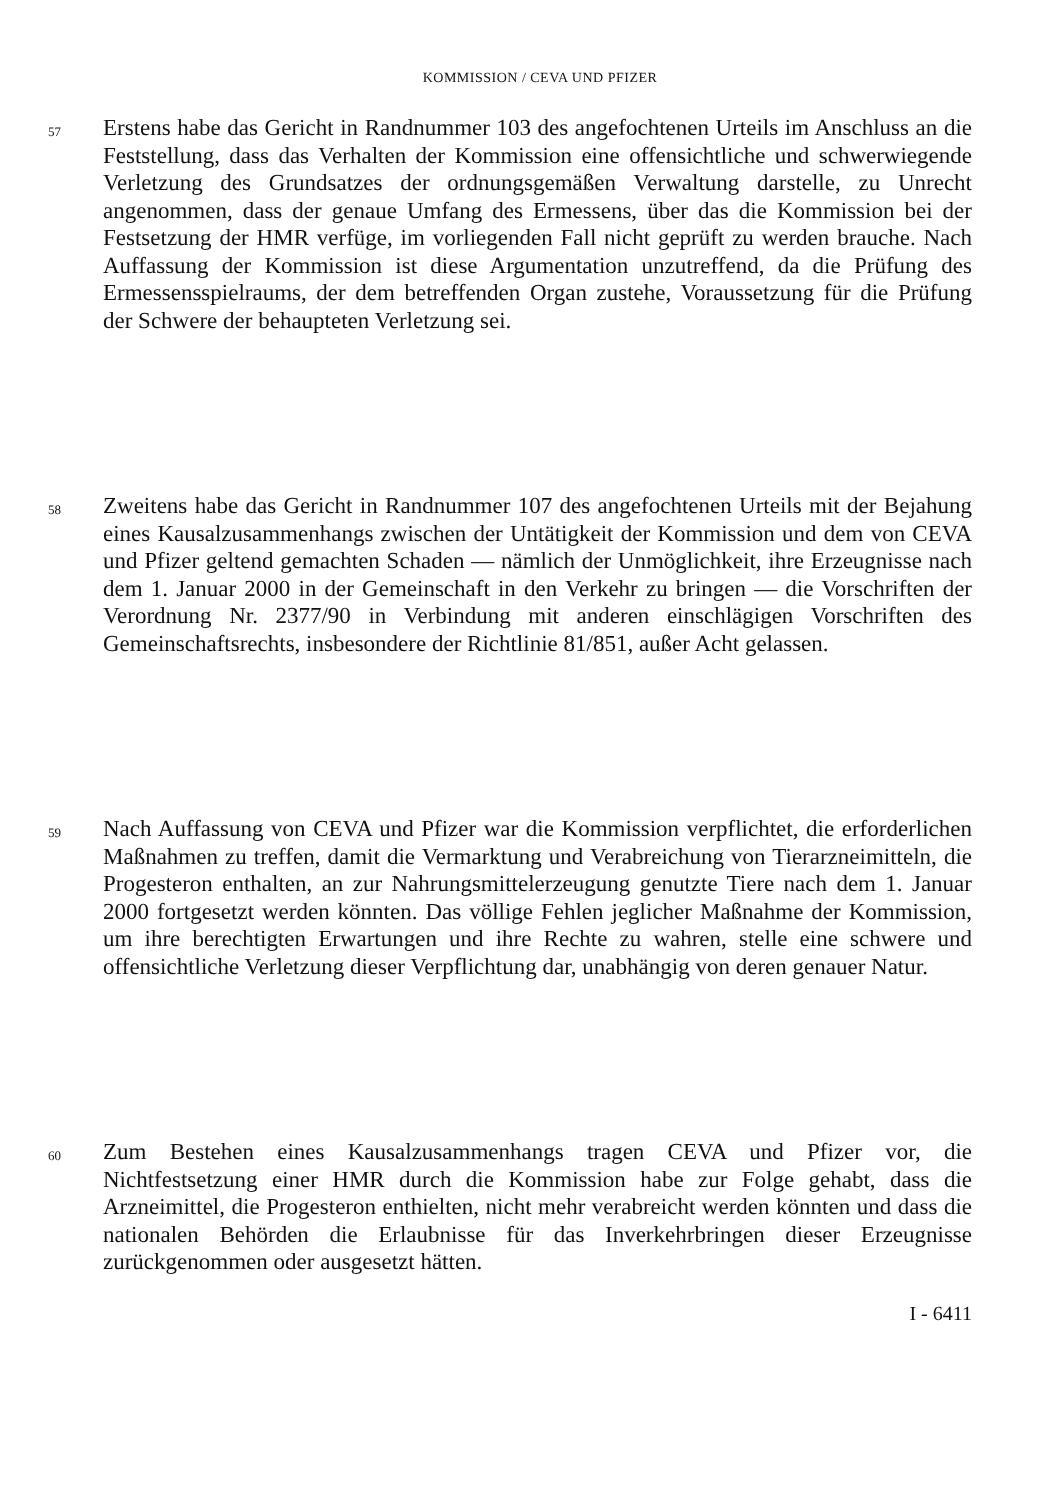KOMMISSION / CEVA UND PFIZER
57
Erstens habe das Gericht in Randnummer 103 des angefochtenen Urteils im Anschluss an die Feststellung, dass das Verhalten der Kommission eine offensichtliche und schwerwiegende Verletzung des Grundsatzes der ordnungsgemäßen Verwaltung darstelle, zu Unrecht angenommen, dass der genaue Umfang des Ermessens, über das die Kommission bei der Festsetzung der HMR verfüge, im vorliegenden Fall nicht geprüft zu werden brauche. Nach Auffassung der Kommission ist diese Argumentation unzutreffend, da die Prüfung des Ermessensspielraums, der dem betreffenden Organ zustehe, Voraussetzung für die Prüfung der Schwere der behaupteten Verletzung sei.
58
Zweitens habe das Gericht in Randnummer 107 des angefochtenen Urteils mit der Bejahung eines Kausalzusammenhangs zwischen der Untätigkeit der Kommission und dem von CEVA und Pfizer geltend gemachten Schaden — nämlich der Unmöglichkeit, ihre Erzeugnisse nach dem 1. Januar 2000 in der Gemeinschaft in den Verkehr zu bringen — die Vorschriften der Verordnung Nr. 2377/90 in Verbindung mit anderen einschlägigen Vorschriften des Gemeinschaftsrechts, insbesondere der Richtlinie 81/851, außer Acht gelassen.
59
Nach Auffassung von CEVA und Pfizer war die Kommission verpflichtet, die erforderlichen Maßnahmen zu treffen, damit die Vermarktung und Verabreichung von Tierarzneimitteln, die Progesteron enthalten, an zur Nahrungsmittelerzeugung genutzte Tiere nach dem 1. Januar 2000 fortgesetzt werden könnten. Das völlige Fehlen jeglicher Maßnahme der Kommission, um ihre berechtigten Erwartungen und ihre Rechte zu wahren, stelle eine schwere und offensichtliche Verletzung dieser Verpflichtung dar, unabhängig von deren genauer Natur.
60
Zum Bestehen eines Kausalzusammenhangs tragen CEVA und Pfizer vor, die Nichtfestsetzung einer HMR durch die Kommission habe zur Folge gehabt, dass die Arzneimittel, die Progesteron enthielten, nicht mehr verabreicht werden könnten und dass die nationalen Behörden die Erlaubnisse für das Inverkehrbringen dieser Erzeugnisse zurückgenommen oder ausgesetzt hätten.
I - 6411